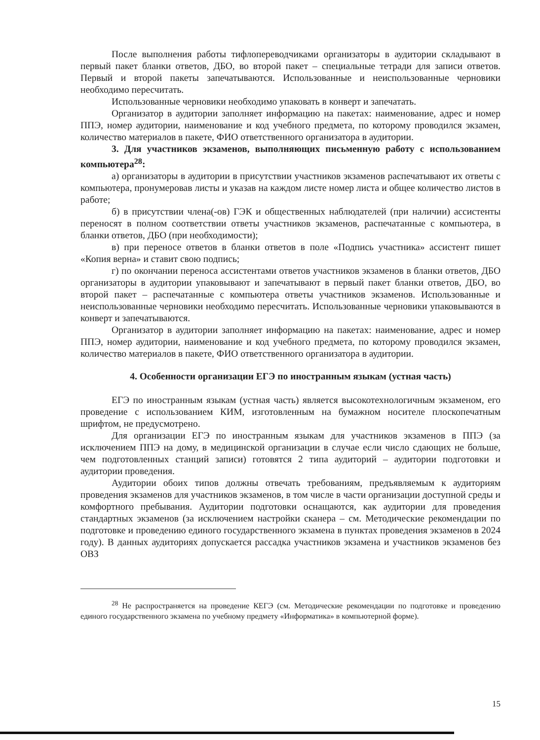После выполнения работы тифлопереводчиками организаторы в аудитории складывают в первый пакет бланки ответов, ДБО, во второй пакет – специальные тетради для записи ответов. Первый и второй пакеты запечатываются. Использованные и неиспользованные черновики необходимо пересчитать.
Использованные черновики необходимо упаковать в конверт и запечатать.
Организатор в аудитории заполняет информацию на пакетах: наименование, адрес и номер ППЭ, номер аудитории, наименование и код учебного предмета, по которому проводился экзамен, количество материалов в пакете, ФИО ответственного организатора в аудитории.
3. Для участников экзаменов, выполняющих письменную работу с использованием компьютера<sup>28</sup>:
а) организаторы в аудитории в присутствии участников экзаменов распечатывают их ответы с компьютера, пронумеровав листы и указав на каждом листе номер листа и общее количество листов в работе;
б) в присутствии члена(-ов) ГЭК и общественных наблюдателей (при наличии) ассистенты переносят в полном соответствии ответы участников экзаменов, распечатанные с компьютера, в бланки ответов, ДБО (при необходимости);
в) при переносе ответов в бланки ответов в поле «Подпись участника» ассистент пишет «Копия верна» и ставит свою подпись;
г) по окончании переноса ассистентами ответов участников экзаменов в бланки ответов, ДБО организаторы в аудитории упаковывают и запечатывают в первый пакет бланки ответов, ДБО, во второй пакет – распечатанные с компьютера ответы участников экзаменов. Использованные и неиспользованные черновики необходимо пересчитать. Использованные черновики упаковываются в конверт и запечатываются.
Организатор в аудитории заполняет информацию на пакетах: наименование, адрес и номер ППЭ, номер аудитории, наименование и код учебного предмета, по которому проводился экзамен, количество материалов в пакете, ФИО ответственного организатора в аудитории.
4. Особенности организации ЕГЭ по иностранным языкам (устная часть)
ЕГЭ по иностранным языкам (устная часть) является высокотехнологичным экзаменом, его проведение с использованием КИМ, изготовленным на бумажном носителе плоскопечатным шрифтом, не предусмотрено.
Для организации ЕГЭ по иностранным языкам для участников экзаменов в ППЭ (за исключением ППЭ на дому, в медицинской организации в случае если число сдающих не больше, чем подготовленных станций записи) готовятся 2 типа аудиторий – аудитории подготовки и аудитории проведения.
Аудитории обоих типов должны отвечать требованиям, предъявляемым к аудиториям проведения экзаменов для участников экзаменов, в том числе в части организации доступной среды и комфортного пребывания. Аудитории подготовки оснащаются, как аудитории для проведения стандартных экзаменов (за исключением настройки сканера – см. Методические рекомендации по подготовке и проведению единого государственного экзамена в пунктах проведения экзаменов в 2024 году). В данных аудиториях допускается рассадка участников экзамена и участников экзаменов без ОВЗ
<sup>28</sup> Не распространяется на проведение КЕГЭ (см. Методические рекомендации по подготовке и проведению единого государственного экзамена по учебному предмету «Информатика» в компьютерной форме).
15